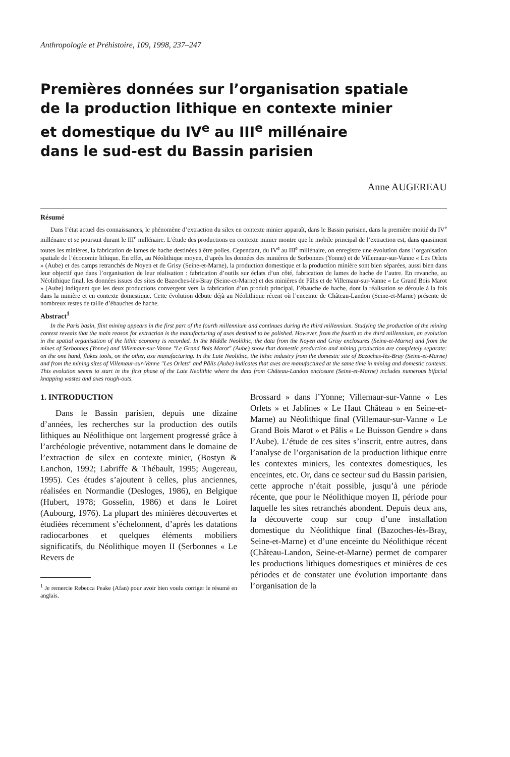Anthropologie et Préhistoire, 109, 1998, 237–247
Premières données sur l’organisation spatiale
de la production lithique en contexte minier
et domestique du IV<sup>e</sup> au III<sup>e</sup> millénaire
dans le sud-est du Bassin parisien
Anne AUGEREAU
Résumé
Dans l’état actuel des connaissances, le phénomène d’extraction du silex en contexte minier apparaît, dans le Bassin parisien, dans la première moitié du IV<sup>e</sup> millénaire et se poursuit durant le III<sup>e</sup> millénaire. L’étude des productions en contexte minier montre que le mobile principal de l’extraction est, dans quasiment toutes les minières, la fabrication de lames de hache destinées à être polies. Cependant, du IV<sup>e</sup> au III<sup>e</sup> millénaire, on enregistre une évolution dans l’organisation spatiale de l’économie lithique. En effet, au Néolithique moyen, d’après les données des minières de Serbonnes (Yonne) et de Villemaur-sur-Vanne « Les Orlets » (Aube) et des camps retranchés de Noyen et de Grisy (Seine-et-Marne), la production domestique et la production minière sont bien séparées, aussi bien dans leur objectif que dans l’organisation de leur réalisation : fabrication d’outils sur éclats d’un côté, fabrication de lames de hache de l’autre. En revanche, au Néolithique final, les données issues des sites de Bazoches-lès-Bray (Seine-et-Marne) et des minières de Pâlis et de Villemaur-sur-Vanne « Le Grand Bois Marot » (Aube) indiquent que les deux productions convergent vers la fabrication d’un produit principal, l’ébauche de hache, dont la réalisation se déroule à la fois dans la minière et en contexte domestique. Cette évolution débute déjà au Néolithique récent où l’enceinte de Château-Landon (Seine-et-Marne) présente de nombreux restes de taille d’ébauches de hache.
Abstract<sup>1</sup>
In the Paris basin, flint mining appears in the first part of the fourth millennium and continues during the third millennium. Studying the production of the mining context reveals that the main reason for extraction is the manufacturing of axes destined to be polished. However, from the fourth to the third millennium, an evolution in the spatial organisation of the lithic economy is recorded. In the Middle Neolithic, the data from the Noyen and Grisy enclosures (Seine-et-Marne) and from the mines of Serbonnes (Yonne) and Villemaur-sur-Vanne "Le Grand Bois Marot" (Aube) show that domestic production and mining production are completely separate: on the one hand, flakes tools, on the other, axe manufacturing. In the Late Neolithic, the lithic industry from the domestic site of Bazoches-lès-Bray (Seine-et-Marne) and from the mining sites of Villemaur-sur-Vanne "Les Orlets" and Pâlis (Aube) indicates that axes are manufactured at the same time in mining and domestic contexts. This evolution seems to start in the first phase of the Late Neolithic where the data from Château-Landon enclosure (Seine-et-Marne) includes numerous bifacial knapping wastes and axes rough-outs.
1. INTRODUCTION
Dans le Bassin parisien, depuis une dizaine d’années, les recherches sur la production des outils lithiques au Néolithique ont largement progressé grâce à l’archéologie préventive, notamment dans le domaine de l’extraction de silex en contexte minier, (Bostyn & Lanchon, 1992; Labriffe & Thébault, 1995; Augereau, 1995). Ces études s’ajoutent à celles, plus anciennes, réalisées en Normandie (Desloges, 1986), en Belgique (Hubert, 1978; Gosselin, 1986) et dans le Loiret (Aubourg, 1976). La plupart des minières découvertes et étudiées récemment s’échelonnent, d’après les datations radiocarbones et quelques éléments mobiliers significatifs, du Néolithique moyen II (Serbonnes « Le Revers de
<sup>1</sup> Je remercie Rebecca Peake (Afan) pour avoir bien voulu corriger le résumé en anglais.
Brossard » dans l’Yonne; Villemaur-sur-Vanne « Les Orlets » et Jablines « Le Haut Château » en Seine-et-Marne) au Néolithique final (Villemaur-sur-Vanne « Le Grand Bois Marot » et Pâlis « Le Buisson Gendre » dans l’Aube). L’étude de ces sites s’inscrit, entre autres, dans l’analyse de l’organisation de la production lithique entre les contextes miniers, les contextes domestiques, les enceintes, etc. Or, dans ce secteur sud du Bassin parisien, cette approche n’était possible, jusqu’à une période récente, que pour le Néolithique moyen II, période pour laquelle les sites retranchés abondent. Depuis deux ans, la découverte coup sur coup d’une installation domestique du Néolithique final (Bazoches-lès-Bray, Seine-et-Marne) et d’une enceinte du Néolithique récent (Château-Landon, Seine-et-Marne) permet de comparer les productions lithiques domestiques et minières de ces périodes et de constater une évolution importante dans l’organisation de la